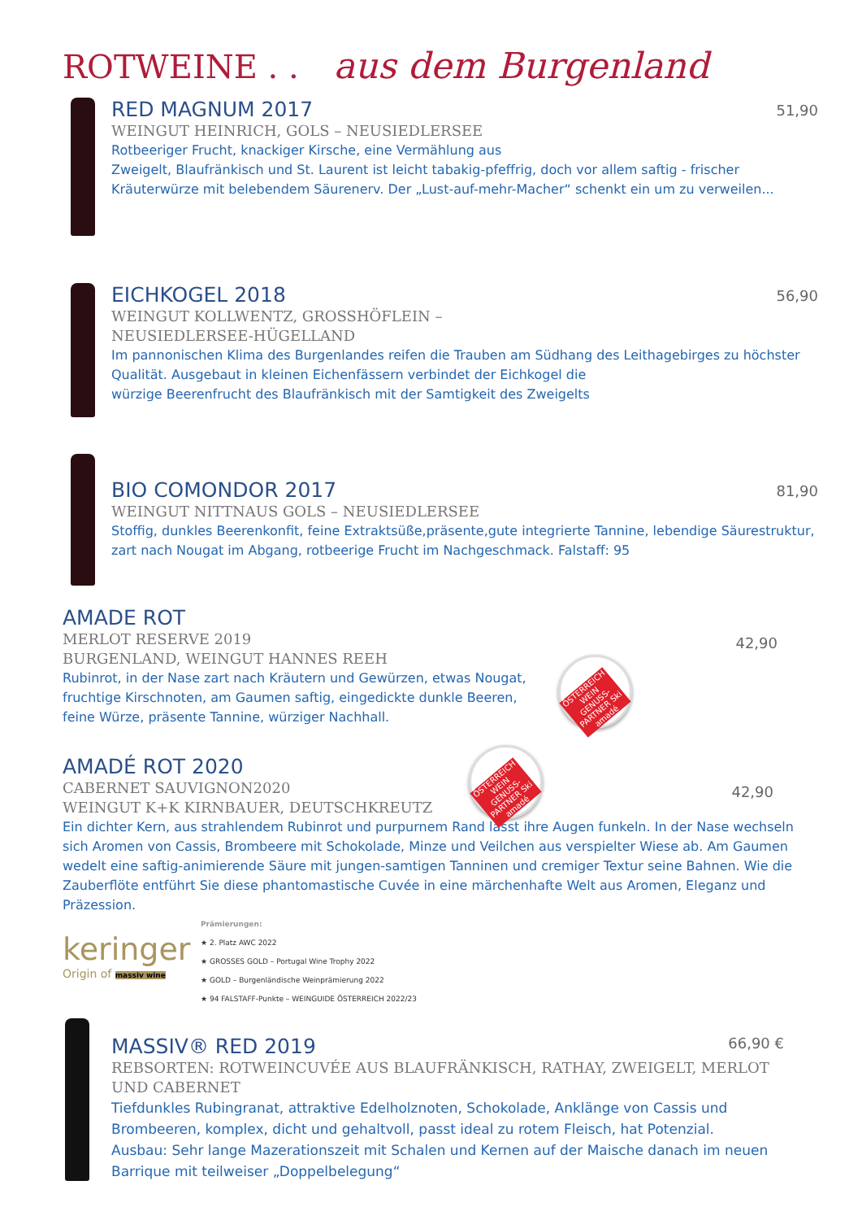ROTWEINE . . aus dem Burgenland
51,90
RED MAGNUM 2017
WEINGUT HEINRICH, GOLS – NEUSIEDLERSEE
Rotbeeriger Frucht, knackiger Kirsche, eine Vermählung aus
Zweigelt, Blaufränkisch und St. Laurent ist leicht tabakig-pfeffrig, doch vor allem saftig - frischer Kräuterwürze mit belebendem Säurenerv. Der „Lust-auf-mehr-Macher“ schenkt ein um zu verweilen...
56,90
EICHKOGEL 2018
WEINGUT KOLLWENTZ, GROSSHÖFLEIN –
NEUSIEDLERSEE-HÜGELLAND
Im pannonischen Klima des Burgenlandes reifen die Trauben am Südhang des Leithagebirges zu höchster Qualität. Ausgebaut in kleinen Eichenfässern verbindet der Eichkogel die
würzige Beerenfrucht des Blaufränkisch mit der Samtigkeit des Zweigelts
81,90
BIO COMONDOR 2017
WEINGUT NITTNAUS GOLS – NEUSIEDLERSEE
Stoffig, dunkles Beerenkonfit, feine Extraktsüße,präsente,gute integrierte Tannine, lebendige Säurestruktur, zart nach Nougat im Abgang, rotbeerige Frucht im Nachgeschmack. Falstaff: 95
42,90
AMADE ROT
MERLOT RESERVE 2019
BURGENLAND, WEINGUT HANNES REEH
Rubinrot, in der Nase zart nach Kräutern und Gewürzen, etwas Nougat, fruchtige Kirschnoten, am Gaumen saftig, eingedickte dunkle Beeren, feine Würze, präsente Tannine, würziger Nachhall.
ÖSTERREICH WEIN GENUSS-PARTNER Ski amadé
42,90
AMADÉ ROT 2020
CABERNET SAUVIGNON2020
WEINGUT K+K KIRNBAUER, DEUTSCHKREUTZ
Ein dichter Kern, aus strahlendem Rubinrot und purpurnem Rand lässt ihre Augen funkeln. In der Nase wechseln sich Aromen von Cassis, Brombeere mit Schokolade, Minze und Veilchen aus verspielter Wiese ab. Am Gaumen wedelt eine saftig-animierende Säure mit jungen-samtigen Tanninen und cremiger Textur seine Bahnen. Wie die Zauberflöte entführt Sie diese phantomastische Cuvée in eine märchenhafte Welt aus Aromen, Eleganz und Präzession.
ÖSTERREICH WEIN GENUSS-PARTNER Ski amadé
keringer
Origin of massiv wine
Prämierungen:
★ 2. Platz AWC 2022
★ GROSSES GOLD – Portugal Wine Trophy 2022
★ GOLD – Burgenländische Weinprämierung 2022
★ 94 FALSTAFF-Punkte – WEINGUIDE ÖSTERREICH 2022/23
66,90 €
MASSIV® RED 2019
REBSORTEN: ROTWEINCUVÉE AUS BLAUFRÄNKISCH, RATHAY, ZWEIGELT, MERLOT UND CABERNET
Tiefdunkles Rubingranat, attraktive Edelholznoten, Schokolade, Anklänge von Cassis und Brombeeren, komplex, dicht und gehaltvoll, passt ideal zu rotem Fleisch, hat Potenzial.
Ausbau: Sehr lange Mazerationszeit mit Schalen und Kernen auf der Maische danach im neuen Barrique mit teilweiser „Doppelbelegung“